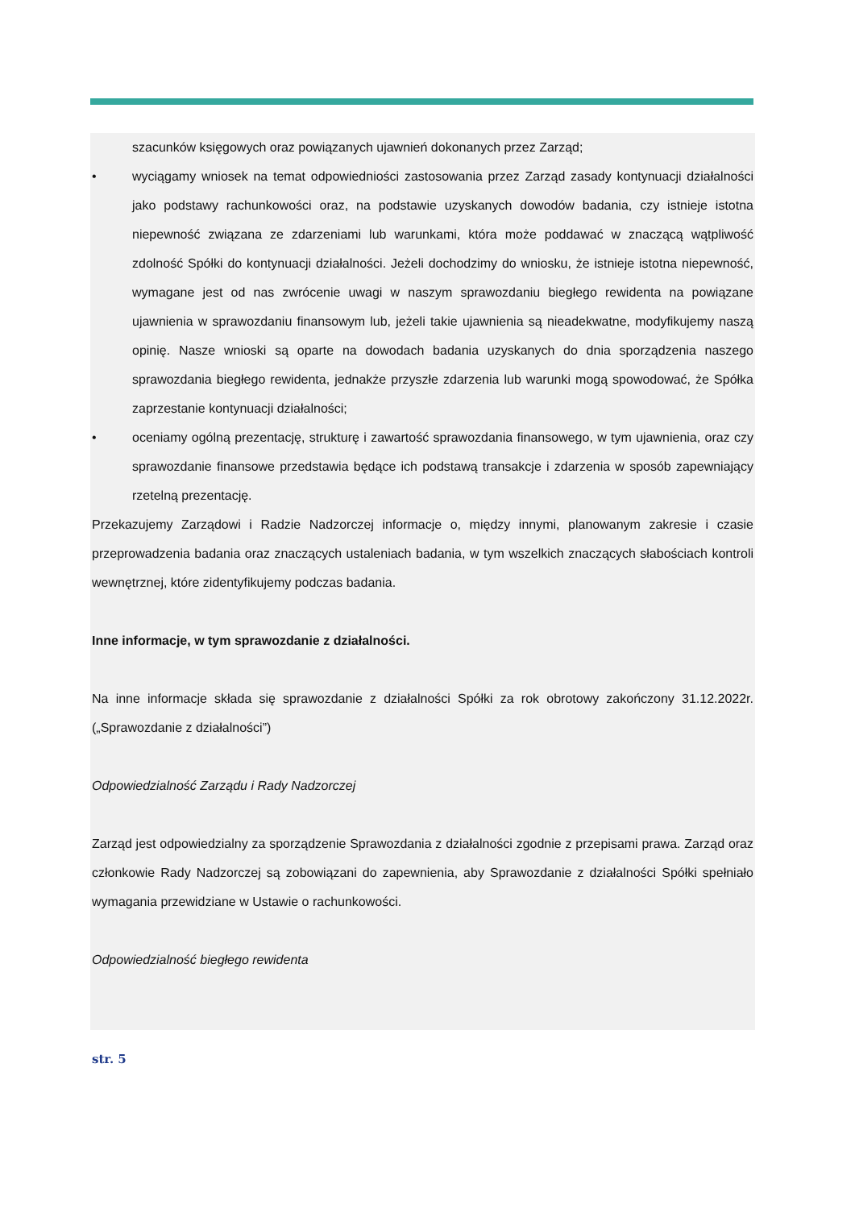szacunków księgowych oraz powiązanych ujawnień dokonanych przez Zarząd;
• wyciągamy wniosek na temat odpowiedniości zastosowania przez Zarząd zasady kontynuacji działalności jako podstawy rachunkowości oraz, na podstawie uzyskanych dowodów badania, czy istnieje istotna niepewność związana ze zdarzeniami lub warunkami, która może poddawać w znaczącą wątpliwość zdolność Spółki do kontynuacji działalności. Jeżeli dochodzimy do wniosku, że istnieje istotna niepewność, wymagane jest od nas zwrócenie uwagi w naszym sprawozdaniu biegłego rewidenta na powiązane ujawnienia w sprawozdaniu finansowym lub, jeżeli takie ujawnienia są nieadekwatne, modyfikujemy naszą opinię. Nasze wnioski są oparte na dowodach badania uzyskanych do dnia sporządzenia naszego sprawozdania biegłego rewidenta, jednakże przyszłe zdarzenia lub warunki mogą spowodować, że Spółka zaprzestanie kontynuacji działalności;
• oceniamy ogólną prezentację, strukturę i zawartość sprawozdania finansowego, w tym ujawnienia, oraz czy sprawozdanie finansowe przedstawia będące ich podstawą transakcje i zdarzenia w sposób zapewniający rzetelną prezentację.
Przekazujemy Zarządowi i Radzie Nadzorczej informacje o, między innymi, planowanym zakresie i czasie przeprowadzenia badania oraz znaczących ustaleniach badania, w tym wszelkich znaczących słabościach kontroli wewnętrznej, które zidentyfikujemy podczas badania.
Inne informacje, w tym sprawozdanie z działalności.
Na inne informacje składa się sprawozdanie z działalności Spółki za rok obrotowy zakończony 31.12.2022r. („Sprawozdanie z działalności”)
Odpowiedzialność Zarządu i Rady Nadzorczej
Zarząd jest odpowiedzialny za sporządzenie Sprawozdania z działalności zgodnie z przepisami prawa. Zarząd oraz członkowie Rady Nadzorczej są zobowiązani do zapewnienia, aby Sprawozdanie z działalności Spółki spełniało wymagania przewidziane w Ustawie o rachunkowości.
Odpowiedzialność biegłego rewidenta
str. 5